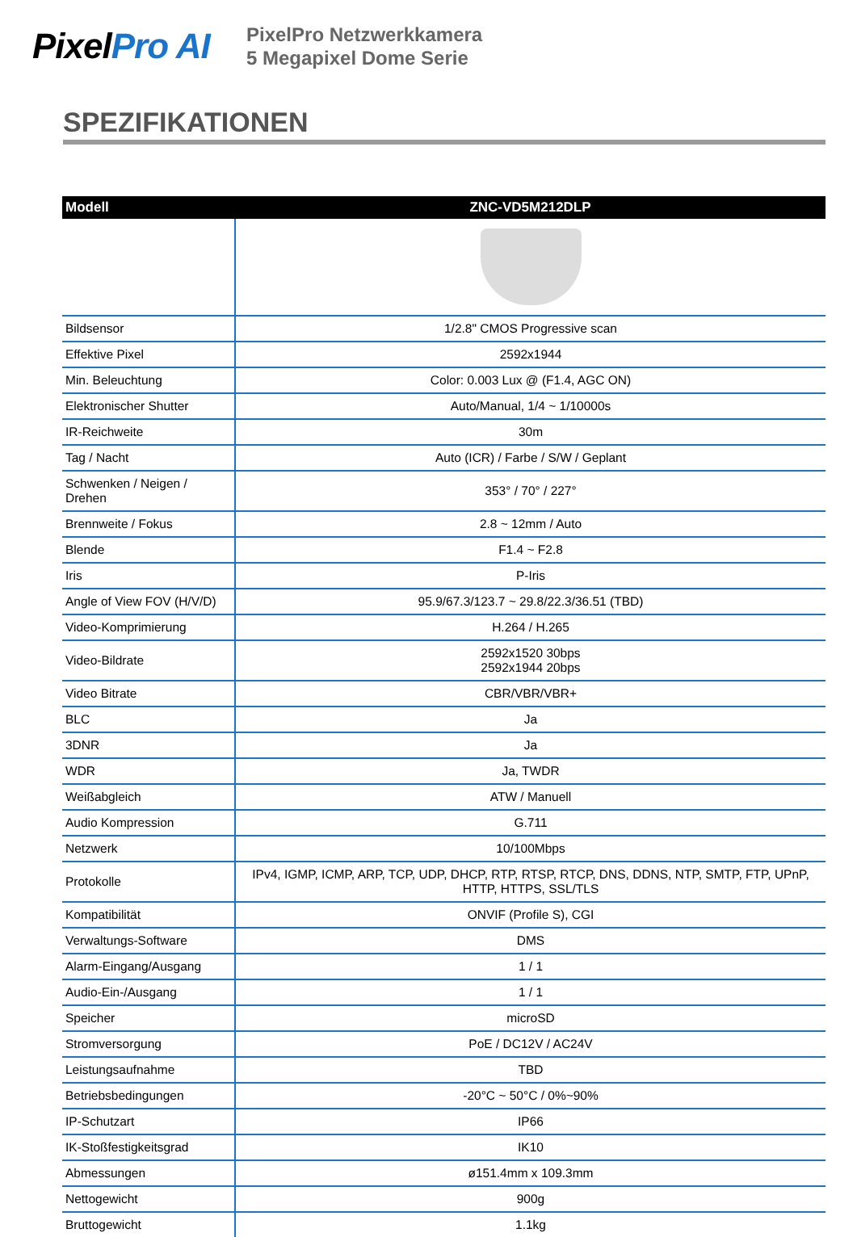PixelPro AI
PixelPro Netzwerkkamera
5 Megapixel Dome Serie
SPEZIFIKATIONEN
| Modell | ZNC-VD5M212DLP |
| --- | --- |
| Bildsensor | 1/2.8" CMOS Progressive scan |
| Effektive Pixel | 2592x1944 |
| Min. Beleuchtung | Color: 0.003 Lux @ (F1.4, AGC ON) |
| Elektronischer Shutter | Auto/Manual, 1/4 ~ 1/10000s |
| IR-Reichweite | 30m |
| Tag / Nacht | Auto (ICR) / Farbe / S/W / Geplant |
| Schwenken / Neigen / Drehen | 353° / 70° / 227° |
| Brennweite / Fokus | 2.8 ~ 12mm / Auto |
| Blende | F1.4 ~ F2.8 |
| Iris | P-Iris |
| Angle of View FOV (H/V/D) | 95.9/67.3/123.7 ~ 29.8/22.3/36.51 (TBD) |
| Video-Komprimierung | H.264 / H.265 |
| Video-Bildrate | 2592x1520 30bps 2592x1944 20bps |
| Video Bitrate | CBR/VBR/VBR+ |
| BLC | Ja |
| 3DNR | Ja |
| WDR | Ja, TWDR |
| Weißabgleich | ATW / Manuell |
| Audio Kompression | G.711 |
| Netzwerk | 10/100Mbps |
| Protokolle | IPv4, IGMP, ICMP, ARP, TCP, UDP, DHCP, RTP, RTSP, RTCP, DNS, DDNS, NTP, SMTP, FTP, UPnP, HTTP, HTTPS, SSL/TLS |
| Kompatibilität | ONVIF (Profile S), CGI |
| Verwaltungs-Software | DMS |
| Alarm-Eingang/Ausgang | 1 / 1 |
| Audio-Ein-/Ausgang | 1 / 1 |
| Speicher | microSD |
| Stromversorgung | PoE / DC12V / AC24V |
| Leistungsaufnahme | TBD |
| Betriebsbedingungen | -20°C ~ 50°C / 0%~90% |
| IP-Schutzart | IP66 |
| IK-Stoßfestigkeitsgrad | IK10 |
| Abmessungen | ø151.4mm x 109.3mm |
| Nettogewicht | 900g |
| Bruttogewicht | 1.1kg |